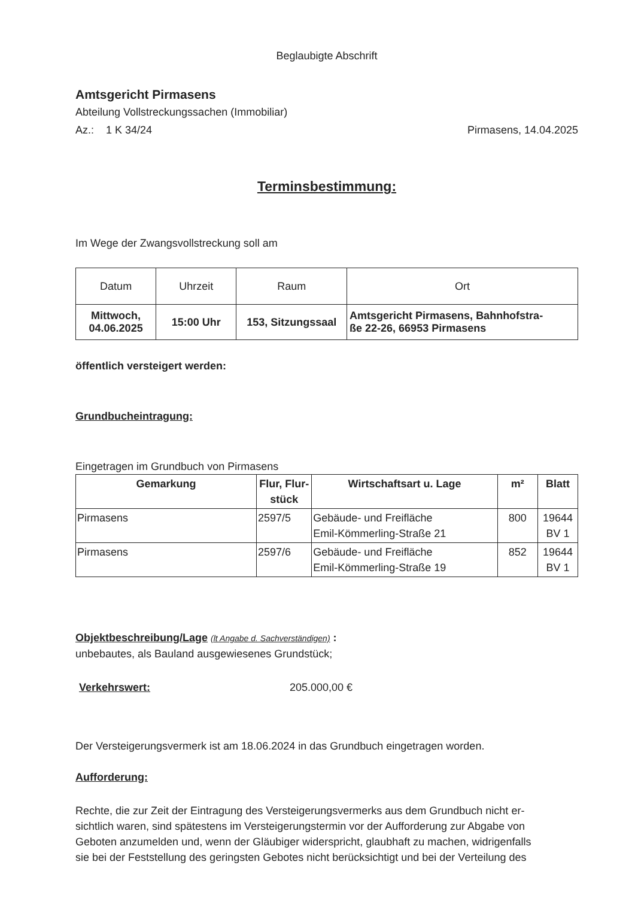Beglaubigte Abschrift
Amtsgericht Pirmasens
Abteilung Vollstreckungssachen (Immobiliar)
Az.: 1 K 34/24 Pirmasens, 14.04.2025
Terminsbestimmung:
Im Wege der Zwangsvollstreckung soll am
| Datum | Uhrzeit | Raum | Ort |
| Mittwoch, 04.06.2025 | 15:00 Uhr | 153, Sitzungssaal | Amtsgericht Pirmasens, Bahnhofstra- ße 22-26, 66953 Pirmasens |
öffentlich versteigert werden:
Grundbucheintragung:
Eingetragen im Grundbuch von Pirmasens
| Gemarkung | Flur, Flur- stück | Wirtschaftsart u. Lage | m² | Blatt |
| --- | --- | --- | --- | --- |
| Pirmasens | 2597/5 | Gebäude- und Freifläche Emil-Kömmerling-Straße 21 | 800 | 19644 BV 1 |
| Pirmasens | 2597/6 | Gebäude- und Freifläche Emil-Kömmerling-Straße 19 | 852 | 19644 BV 1 |
Objektbeschreibung/Lage (lt Angabe d. Sachverständigen) :
unbebautes, als Bauland ausgewiesenes Grundstück;
Verkehrswert: 205.000,00 €
Der Versteigerungsvermerk ist am 18.06.2024 in das Grundbuch eingetragen worden.
Aufforderung:
Rechte, die zur Zeit der Eintragung des Versteigerungsvermerks aus dem Grundbuch nicht er-
sichtlich waren, sind spätestens im Versteigerungstermin vor der Aufforderung zur Abgabe von
Geboten anzumelden und, wenn der Gläubiger widerspricht, glaubhaft zu machen, widrigenfalls
sie bei der Feststellung des geringsten Gebotes nicht berücksichtigt und bei der Verteilung des